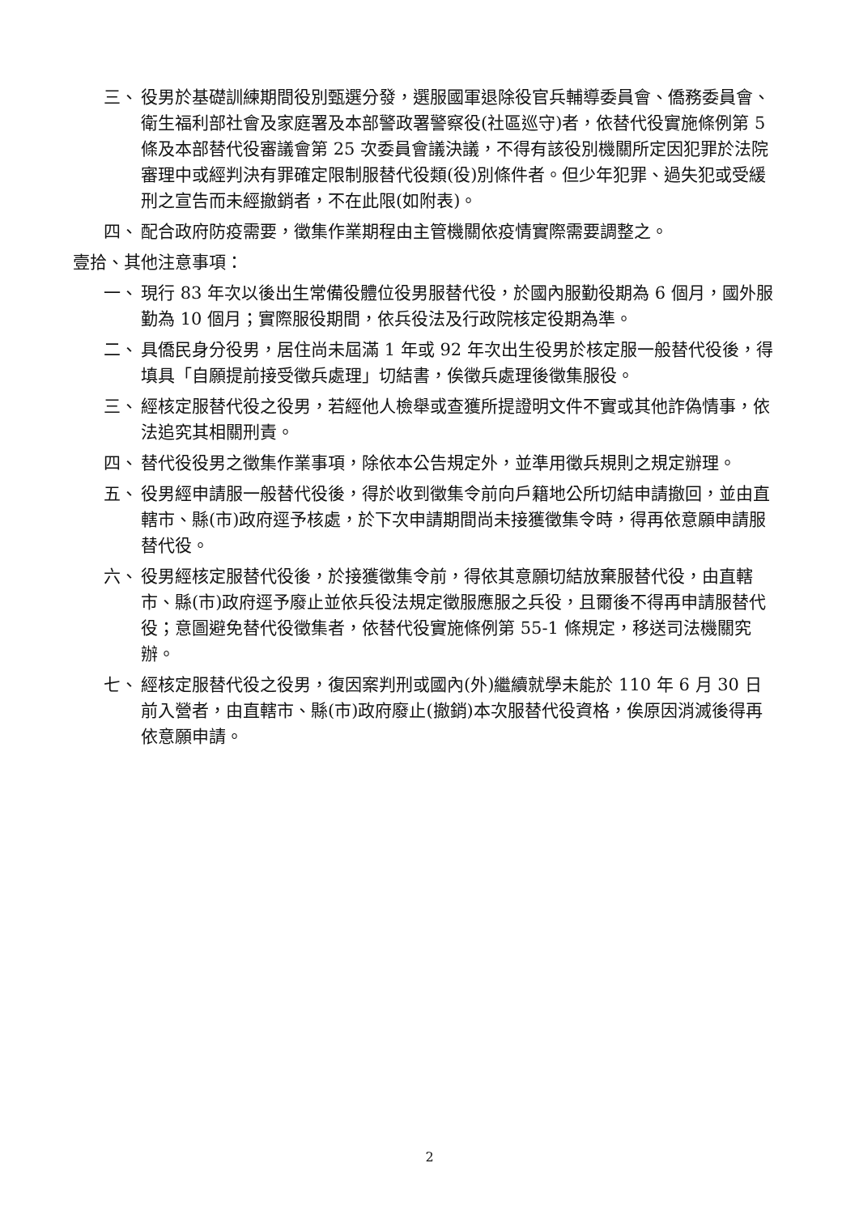三、 役男於基礎訓練期間役別甄選分發，選服國軍退除役官兵輔導委員會、僑務委員會、衛生福利部社會及家庭署及本部警政署警察役(社區巡守)者，依替代役實施條例第 5 條及本部替代役審議會第 25 次委員會議決議，不得有該役別機關所定因犯罪於法院審理中或經判決有罪確定限制服替代役類(役)別條件者。但少年犯罪、過失犯或受緩刑之宣告而未經撤銷者，不在此限(如附表)。
四、 配合政府防疫需要，徵集作業期程由主管機關依疫情實際需要調整之。
壹拾、其他注意事項：
一、 現行 83 年次以後出生常備役體位役男服替代役，於國內服勤役期為 6 個月，國外服勤為 10 個月；實際服役期間，依兵役法及行政院核定役期為準。
二、 具僑民身分役男，居住尚未屆滿 1 年或 92 年次出生役男於核定服一般替代役後，得填具「自願提前接受徵兵處理」切結書，俟徵兵處理後徵集服役。
三、 經核定服替代役之役男，若經他人檢舉或查獲所提證明文件不實或其他詐偽情事，依法追究其相關刑責。
四、 替代役役男之徵集作業事項，除依本公告規定外，並準用徵兵規則之規定辦理。
五、 役男經申請服一般替代役後，得於收到徵集令前向戶籍地公所切結申請撤回，並由直轄市、縣(市)政府逕予核處，於下次申請期間尚未接獲徵集令時，得再依意願申請服替代役。
六、 役男經核定服替代役後，於接獲徵集令前，得依其意願切結放棄服替代役，由直轄市、縣(市)政府逕予廢止並依兵役法規定徵服應服之兵役，且爾後不得再申請服替代役；意圖避免替代役徵集者，依替代役實施條例第 55-1 條規定，移送司法機關究辦。
七、 經核定服替代役之役男，復因案判刑或國內(外)繼續就學未能於 110 年 6 月 30 日前入營者，由直轄市、縣(市)政府廢止(撤銷)本次服替代役資格，俟原因消滅後得再依意願申請。
2